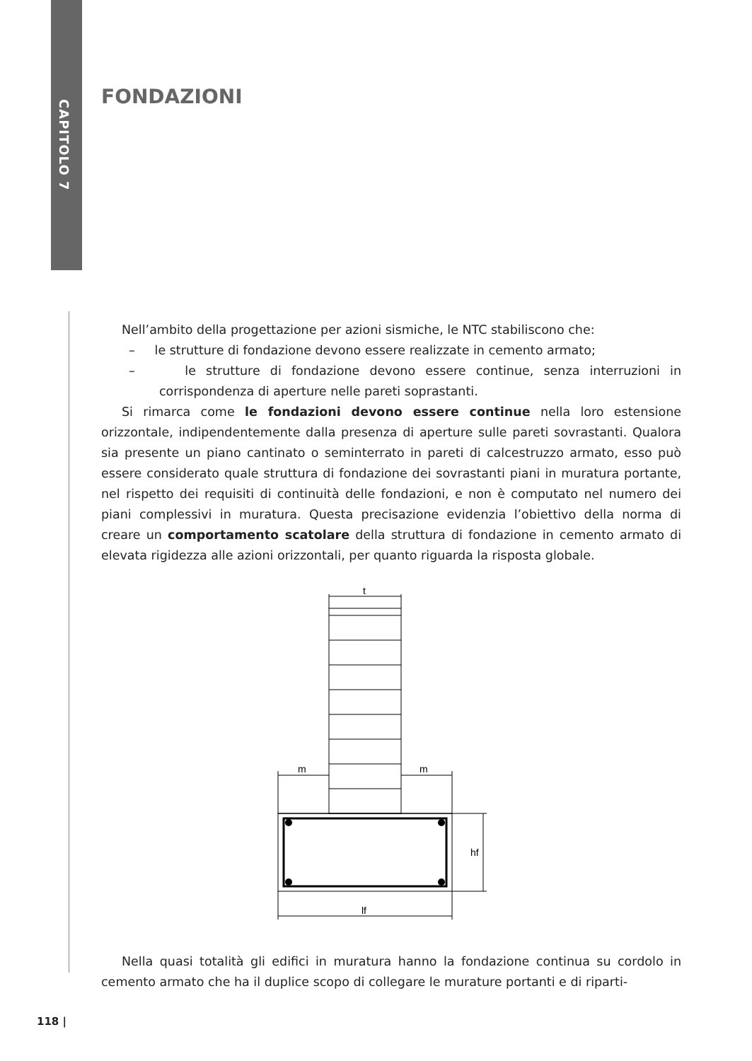CAPITOLO 7
FONDAZIONI
Nell’ambito della progettazione per azioni sismiche, le NTC stabiliscono che:
– le strutture di fondazione devono essere realizzate in cemento armato;
– le strutture di fondazione devono essere continue, senza interruzioni in corrispondenza di aperture nelle pareti soprastanti.
Si rimarca come le fondazioni devono essere continue nella loro estensione orizzontale, indipendentemente dalla presenza di aperture sulle pareti sovrastanti. Qualora sia presente un piano cantinato o seminterrato in pareti di calcestruzzo armato, esso può essere considerato quale struttura di fondazione dei sovrastanti piani in muratura portante, nel rispetto dei requisiti di continuità delle fondazioni, e non è computato nel numero dei piani complessivi in muratura. Questa precisazione evidenzia l’obiettivo della norma di creare un comportamento scatolare della struttura di fondazione in cemento armato di elevata rigidezza alle azioni orizzontali, per quanto riguarda la risposta globale.
t
m
m
hf
lf
Nella quasi totalità gli edifici in muratura hanno la fondazione continua su cordolo in cemento armato che ha il duplice scopo di collegare le murature portanti e di riparti-
118 |